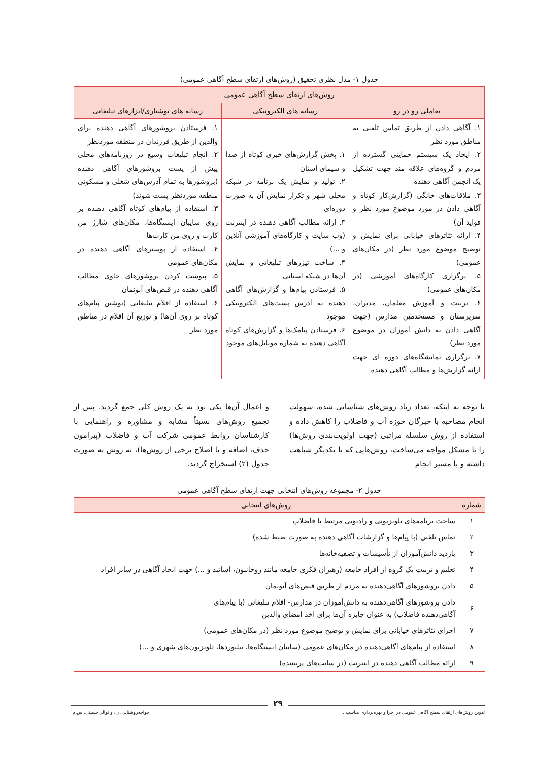جدول ۱- مدل نظری تحقیق (روش‌های ارتقای سطح آگاهی عمومی)
| روش‌های ارتقای سطح آگاهی عمومی | | |
| --- | --- | --- |
| تعاملی رو در رو | رسانه های الکترونیکی | رسانه های نوشتاری/ابزارهای تبلیغاتی |
| ۱. آگاهی دادن از طریق تماس تلفنی به مناطق مورد نظر ۲. ایجاد یک سیستم حمایتی گسترده از مردم و گروه‌های علاقه مند جهت تشکیل یک انجمن آگاهی دهنده ۳. ملاقات‌های خانگی (گزارش‌کار کوتاه و آگاهی دادن در مورد موضوع مورد نظر و فواید آن) ۴. ارائه تئاترهای خیابانی برای نمایش و توضیح موضوع مورد نظر (در مکان‌های عمومی) ۵. برگزاری کارگاه‌های آموزشی (در مکان‌های عمومی) ۶. تربیت و آموزش معلمان، مدیران، سرپرستان و مستخدمین مدارس (جهت آگاهی دادن به دانش آموزان در موضوع مورد نظر) ۷. برگزاری نمایشگاه‌های دوره ای جهت ارائه گزارش‌ها و مطالب آگاهی دهنده | ۱. پخش گزارش‌های خبری کوتاه از صدا و سیمای استان ۲. تولید و نمایش یک برنامه در شبکه محلی شهر و تکرار نمایش آن به صورت دوره‌ای ۳. ارائه مطالب آگاهی دهنده در اینترنت (وب سایت و کارگاه‌های آموزشی آنلاین و ...) ۴. ساخت تیزرهای تبلیغاتی و نمایش آن‌ها در شبکه استانی ۵. فرستادن پیام‌ها و گزارش‌های آگاهی دهنده به آدرس پست‌های الکترونیکی موجود ۶. فرستادن پیامک‌ها و گزارش‌های کوتاه آگاهی دهنده به شماره موبایل‌های موجود | ۱. فرستادن بروشورهای آگاهی دهنده برای والدین از طریق فرزندان در منطقه موردنظر ۲. انجام تبلیغات وسیع در روزنامه‌های محلی پیش از پست بروشورهای آگاهی دهنده (بروشورها به تمام آدرس‌های شغلی و مسکونی منطقه موردنظر پست شوند) ۳. استفاده از پیام‌های کوتاه آگاهی دهنده بر روی سایبان ایستگاه‌ها، مکان‌های شارژ من کارت و روی من کارت‌ها ۴. استفاده از پوسترهای آگاهی دهنده در مکان‌های عمومی ۵. پیوست کردن بروشورهای حاوی مطالب آگاهی دهنده در قبض‌های آبونمان ۶. استفاده از اقلام تبلیغاتی (نوشتن پیام‌های کوتاه بر روی آن‌ها) و توزیع آن اقلام در مناطق مورد نظر |
با توجه به اینکه، تعداد زیاد روش‌های شناسایی شده، سهولت انجام مصاحبه با خبرگان حوزه آب و فاضلاب را کاهش داده و استفاده از روش سلسله مراتبی (جهت اولویت‌بندی روش‌ها) را با مشکل مواجه می‌ساخت، روش‌هایی که با یکدیگر شباهت داشته و یا مسیر انجام
و اعمال آن‌ها یکی بود به یک روش کلی جمع گردید. پس از تجمیع روش‌های نسبتاً مشابه و مشاوره و راهنمایی با کارشناسان روابط عمومی شرکت آب و فاضلاب (پیرامون حذف، اضافه و یا اصلاح برخی از روش‌ها)، نه روش به صورت جدول (۲) استخراج گردید.
جدول ۲- مجموعه روش‌های انتخابی جهت ارتقای سطح آگاهی عمومی
| شماره | روش‌های انتخابی |
| --- | --- |
| ۱ | ساخت برنامه‌های تلویزیونی و رادیویی مرتبط با فاضلاب |
| ۲ | تماس تلفنی (با پیام‌ها و گزارشات آگاهی دهنده به صورت ضبط شده) |
| ۳ | بازدید دانش‌آموزان از تأسیسات و تصفیه‌خانه‌ها |
| ۴ | تعلیم و تربیت یک گروه از افراد جامعه (رهبران فکری جامعه مانند روحانیون، اساتید و ...) جهت ایجاد آگاهی در سایر افراد |
| ۵ | دادن بروشورهای آگاهی‌دهنده به مردم از طریق قبض‌های آبونمان |
| ۶ | دادن بروشورهای آگاهی‌دهنده به دانش‌آموزان در مدارس- اقلام تبلیغاتی (با پیام‌های آگاهی‌دهنده فاضلاب) به عنوان جایزه آن‌ها برای اخذ امضای والدین |
| ۷ | اجرای تئاترهای خیابانی برای نمایش و توضیح موضوع مورد نظر (در مکان‌های عمومی) |
| ۸ | استفاده از پیام‌های آگاهی‌دهنده در مکان‌های عمومی (سایبان ایستگاه‌ها، بیلبوردها، تلویزیون‌های شهری و ...) |
| ۹ | ارائه مطالب آگاهی دهنده در اینترنت (در سایت‌های پربیننده) |
۲۹
تدوین روش‌های ارتقای سطح آگاهی عمومی در اجرا و بهره‌برداری مناسب... خواجه‌روشنایی، ن. و نوالی‌حسینی، س.م.